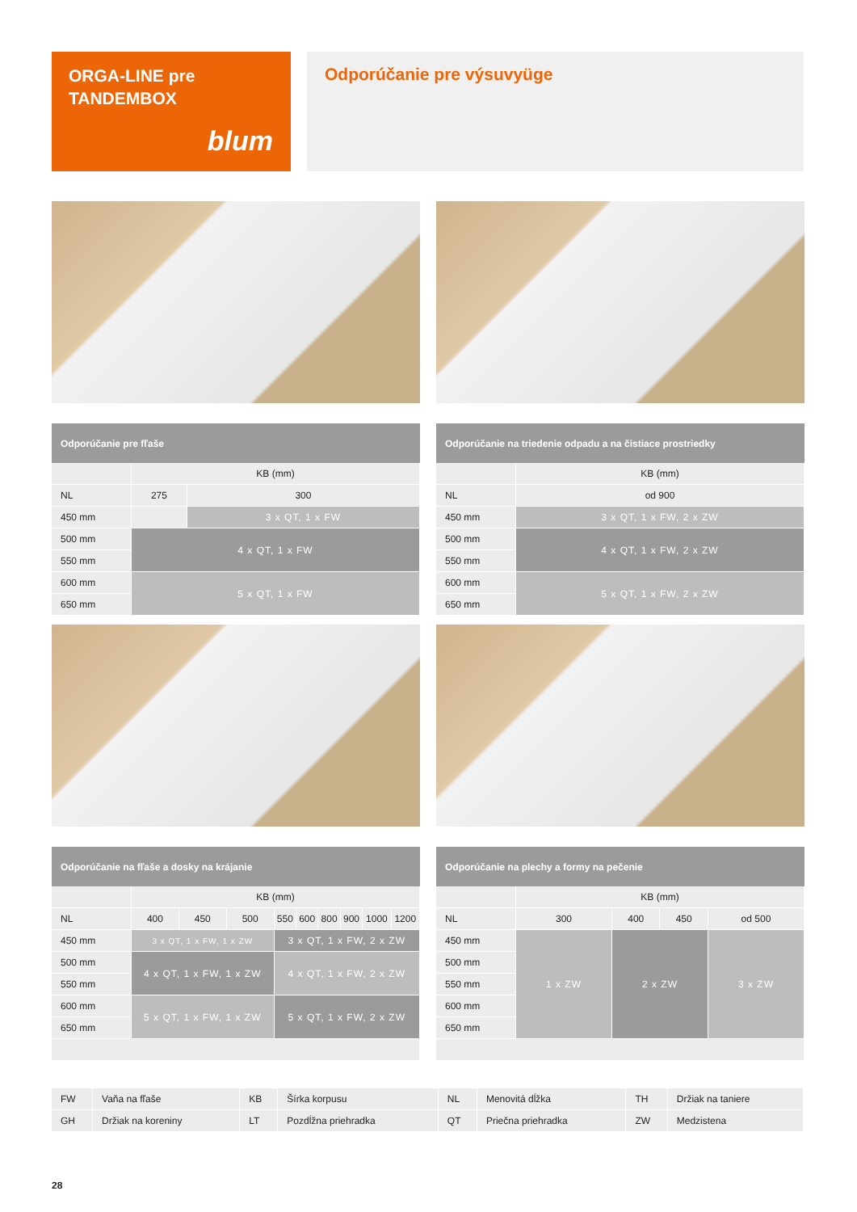ORGA-LINE pre
TANDEMBOX
blum
Odporúčanie pre výsuvyüge
| Odporúčanie pre fľaše | | |
| --- | --- | --- |
| | KB (mm) | |
| NL | 275 | 300 |
| 450 mm | | 3 x QT, 1 x FW |
| 500 mm | 4 x QT, 1 x FW | |
| 550 mm | | |
| 600 mm | 5 x QT, 1 x FW | |
| 650 mm | | |
| Odporúčanie na triedenie odpadu a na čistiace prostriedky | |
| --- | --- |
| | KB (mm) |
| NL | od 900 |
| 450 mm | 3 x QT, 1 x FW, 2 x ZW |
| 500 mm | 4 x QT, 1 x FW, 2 x ZW |
| 550 mm | |
| 600 mm | 5 x QT, 1 x FW, 2 x ZW |
| 650 mm | |
| Odporúčanie na fľaše a dosky na krájanie | | | | | | | | | |
| --- | --- | --- | --- | --- | --- | --- | --- | --- | --- |
| | KB (mm) | | | | | | | | |
| NL | 400 | 450 | 500 | 550 | 600 | 800 | 900 | 1000 | 1200 |
| 450 mm | 3 x QT, 1 x FW, 1 x ZW | | | 3 x QT, 1 x FW, 2 x ZW | | | | | |
| 500 mm | 4 x QT, 1 x FW, 1 x ZW | | | 4 x QT, 1 x FW, 2 x ZW | | | | | |
| 550 mm | | | | | | | | | |
| 600 mm | 5 x QT, 1 x FW, 1 x ZW | | | 5 x QT, 1 x FW, 2 x ZW | | | | | |
| 650 mm | | | | | | | | | |
| Odporúčanie na plechy a formy na pečenie | | | | |
| --- | --- | --- | --- | --- |
| | KB (mm) | | | |
| NL | 300 | 400 | 450 | od 500 |
| 450 mm | 1 x ZW | 2 x ZW | | 3 x ZW |
| 500 mm | | | | |
| 550 mm | | | | |
| 600 mm | | | | |
| 650 mm | | | | |
| FW | Vaňa na fľaše | KB | Šírka korpusu | NL | Menovitá dĺžka | TH | Držiak na taniere |
| GH | Držiak na koreniny | LT | Pozdĺžna priehradka | QT | Priečna priehradka | ZW | Medzistena |
28